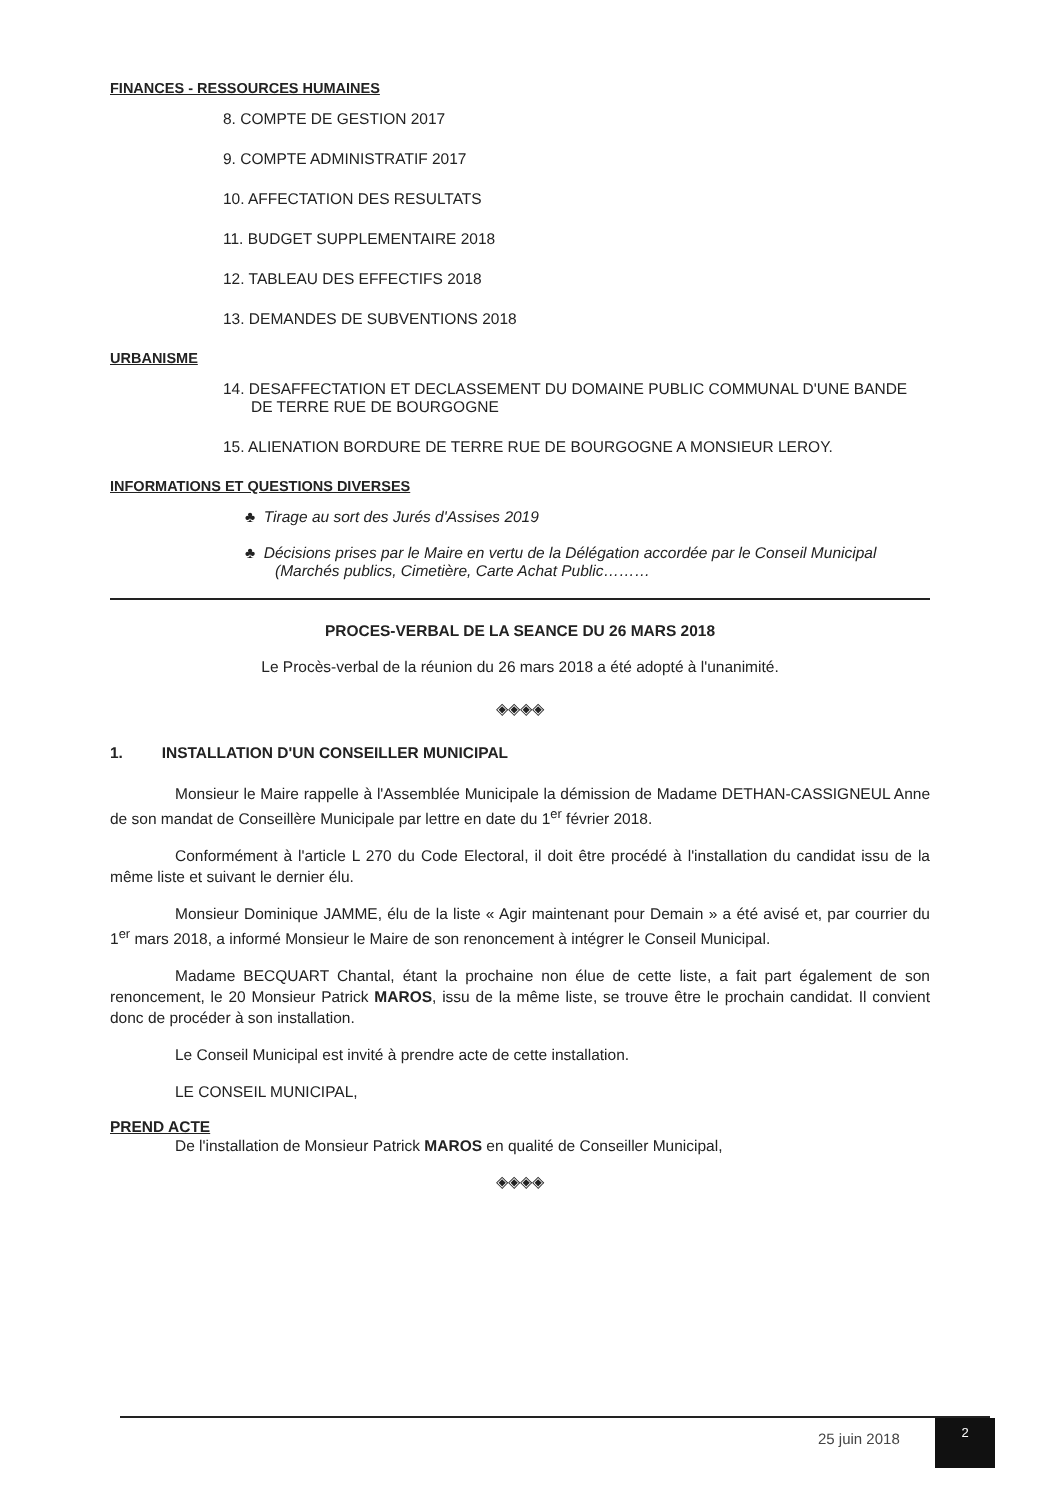FINANCES - RESSOURCES HUMAINES
8. COMPTE DE GESTION 2017
9. COMPTE ADMINISTRATIF 2017
10. AFFECTATION DES RESULTATS
11. BUDGET SUPPLEMENTAIRE 2018
12. TABLEAU DES EFFECTIFS 2018
13. DEMANDES DE SUBVENTIONS 2018
URBANISME
14. DESAFFECTATION ET DECLASSEMENT DU DOMAINE PUBLIC COMMUNAL D'UNE BANDE DE TERRE RUE DE BOURGOGNE
15. ALIENATION BORDURE DE TERRE RUE DE BOURGOGNE A MONSIEUR LEROY.
INFORMATIONS ET QUESTIONS DIVERSES
♣ Tirage au sort des Jurés d'Assises 2019
♣ Décisions prises par le Maire en vertu de la Délégation accordée par le Conseil Municipal (Marchés publics, Cimetière, Carte Achat Public………
PROCES-VERBAL DE LA SEANCE DU 26 MARS 2018
Le Procès-verbal de la réunion du 26 mars 2018 a été adopté à l'unanimité.
◈◈◈◈
1. INSTALLATION D'UN CONSEILLER MUNICIPAL
Monsieur le Maire rappelle à l'Assemblée Municipale la démission de Madame DETHAN-CASSIGNEUL Anne de son mandat de Conseillère Municipale par lettre en date du 1<sup>er</sup> février 2018.
Conformément à l'article L 270 du Code Electoral, il doit être procédé à l'installation du candidat issu de la même liste et suivant le dernier élu.
Monsieur Dominique JAMME, élu de la liste « Agir maintenant pour Demain » a été avisé et, par courrier du 1<sup>er</sup> mars 2018, a informé Monsieur le Maire de son renoncement à intégrer le Conseil Municipal.
Madame BECQUART Chantal, étant la prochaine non élue de cette liste, a fait part également de son renoncement, le 20 Monsieur Patrick MAROS, issu de la même liste, se trouve être le prochain candidat. Il convient donc de procéder à son installation.
Le Conseil Municipal est invité à prendre acte de cette installation.
LE CONSEIL MUNICIPAL,
PREND ACTE
De l'installation de Monsieur Patrick MAROS en qualité de Conseiller Municipal,
◈◈◈◈
25 juin 2018
2